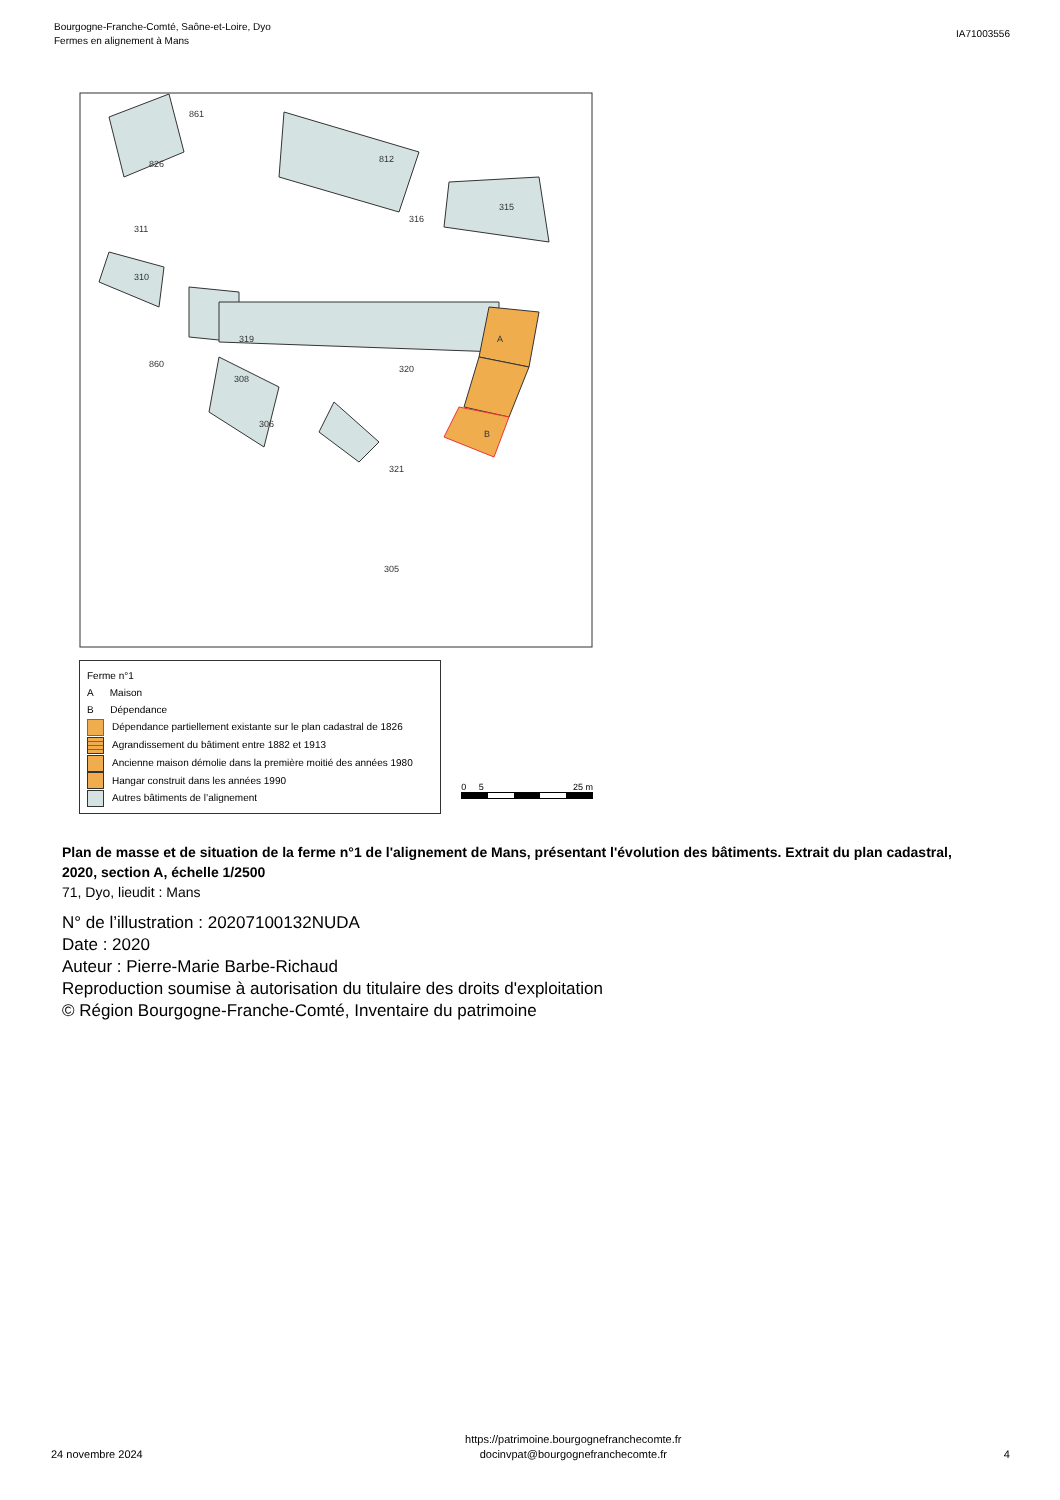Bourgogne-Franche-Comté, Saône-et-Loire, Dyo
Fermes en alignement à Mans
IA71003556
861
826
812
315
311
316
310
860
320
319
308
306
321
305
A
B
Ferme n°1
A Maison
B Dépendance
Dépendance partiellement existante sur le plan cadastral de 1826
Agrandissement du bâtiment entre 1882 et 1913
Ancienne maison démolie dans la première moitié des années 1980
Hangar construit dans les années 1990
Autres bâtiments de l’alignement
0 5 25 m
Plan de masse et de situation de la ferme n°1 de l'alignement de Mans, présentant l'évolution des bâtiments. Extrait du plan cadastral, 2020, section A, échelle 1/2500
71, Dyo, lieudit : Mans
N° de l’illustration : 20207100132NUDA
Date : 2020
Auteur : Pierre-Marie Barbe-Richaud
Reproduction soumise à autorisation du titulaire des droits d'exploitation
© Région Bourgogne-Franche-Comté, Inventaire du patrimoine
24 novembre 2024
https://patrimoine.bourgognefranchecomte.fr
docinvpat@bourgognefranchecomte.fr
4